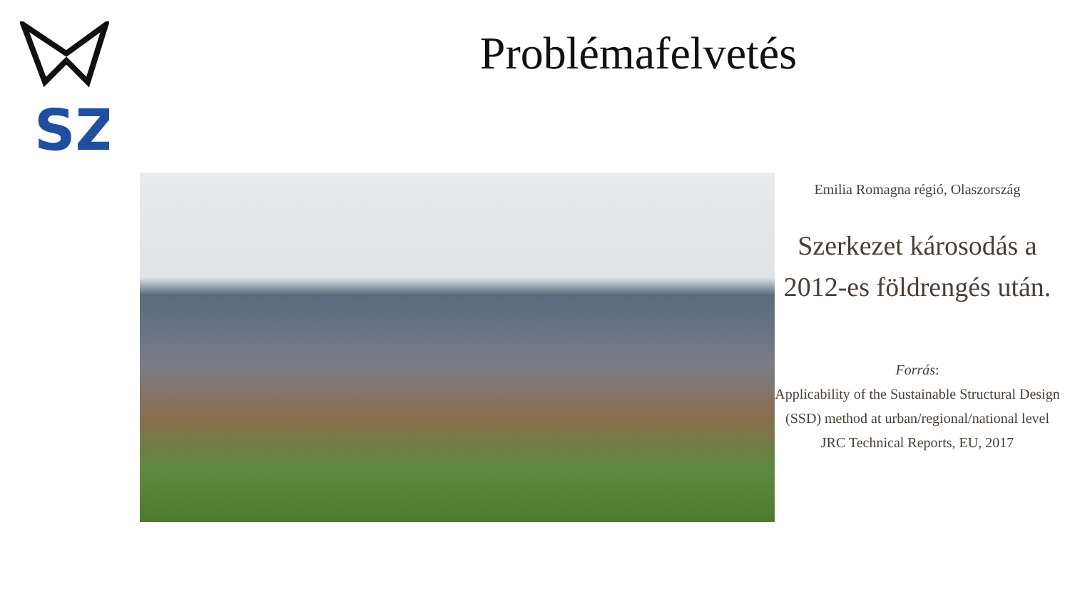SZ
Problémafelvetés
Emilia Romagna régió, Olaszország
Szerkezet károsodás a 2012-es földrengés után.
Forrás:
Applicability of the Sustainable Structural Design (SSD) method at urban/regional/national level JRC Technical Reports, EU, 2017